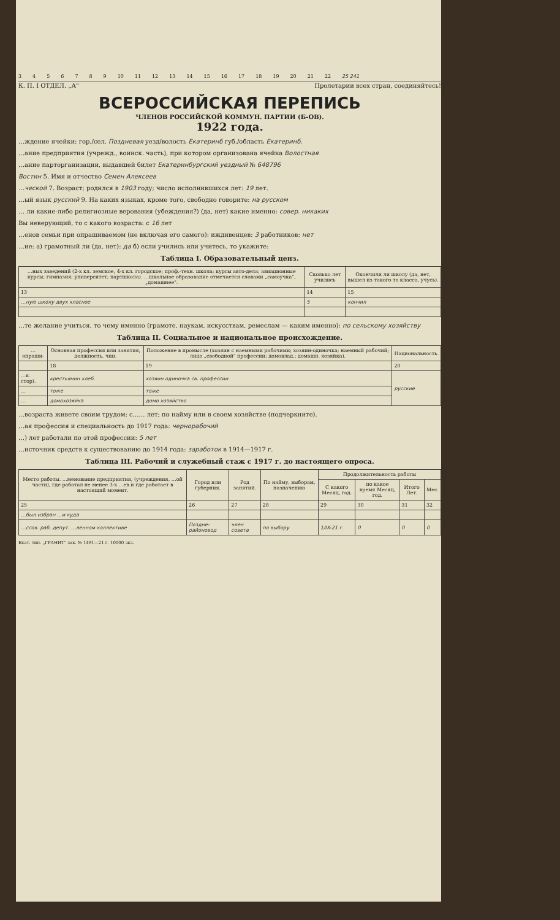3456789 10 11 12 13 14 15 16 17 18 19 20 21 22 25 241
К. П. I ОТДЕЛ. „А" Пролетарии всех стран, соединяйтесь!
ВСЕРОССИЙСКАЯ ПЕРЕПИСЬ
ЧЛЕНОВ РОССИЙСКОЙ КОММУН. ПАРТИИ (Б-ОВ).
1922 года.
…ждение ячейки: гор./сел. Поздневая уезд/волость Екатеринб губ./область Екатеринб.
…ание предприятия (учрежд., воинск. часть), при котором организована ячейка Волостная
…ание парторганизации, выдавшей билет Екатеринбургский уездный № 648796
Востин 5. Имя и отчество Семен Алексеев
…ческой 7. Возраст; родился в 1903 году; число исполнившихся лет: 19 лет.
…ый язык русский 9. На каких языках, кроме того, свободно говорите: на русском
… ли какие-либо религиозные верования (убеждения?) (да, нет) какие именно: совер. никаких
Вы неверующий, то с какого возраста: с 16 лет
…енов семьи при опрашиваемом (не включая его самого): иждивенцев: 3 работников: нет
…ие: а) грамотный ли (да, нет): да б) если учились или учитесь, то укажите:
Таблица I. Образовательный ценз.
| …ных заведений (2-х кл. земское, 4-х кл. городское; проф.-техн. школа; курсы авто-дела; авиационные курсы; гимназия; университет; партшкола). …школьное образование отмечается словами „самоучка", „домашнее". | Сколько лет учились | Окончили ли школу (да, нет, вышел из такого то класса, учусь). |
| --- | --- | --- |
| 13 | 14 | 15 |
| …ную школу двух класное | 5 | кончил |
…те желание учиться, то чему именно (грамоте, наукам, искусствам, ремеслам — каким именно): по сельскому хозяйству
Таблица II. Социальное и национальное происхождение.
| …опраши- | Основная профессия или занятия, должность, чин. | Положение в промысле (хозяин с наемными рабочими; хозяин-одиночка; наемный рабочий; лицо „свободной" профессии; домовлад.; домашн. хозяйка). | Национальность. |
| --- | --- | --- | --- |
| | 18 | 19 | 20 |
| …к. стор). | крестьянин хлеб. | хозяин одиночка св. профессии | русские |
| … | тоже | тоже | |
| … | домохозяйка | домо хозяйство | |
…возраста живете своим трудом: с…… лет; по найму или в своем хозяйстве (подчеркните).
…ая профессия и специальность до 1917 года: чернорабочий
…) лет работали по этой профессии: 5 лет
…источник средств к существованию до 1914 года: заработок в 1914—1917 г.
Таблица III. Рабочий и служебный стаж с 1917 г. до настоящего опроса.
| Место работы. …менование предприятия, (учреждения, …ой части), где работал не менее 3-х …ев и где работает в настоящий момент. | Город или губерния. | Род занятий. | По найму, выборам, назначению | Продолжительность работы | | | |
| --- | --- | --- | --- | --- | --- | --- | --- |
| | | | | С какого Месяц, год. | по какое время Месяц, год. | Итого Лет. | Мес. |
| 25 | 26 | 27 | 28 | 29 | 30 | 31 | 32 |
| …был избран …и куда | | | | | | | |
| …ссов. раб. депут. …ленном коллективе | Поздне-районовод | член совета | по выбору | 1/IX-21 г. | 0 | 0 | 0 |
Екат. тип. „ГРАНИТ" зак. № 1491—21 г. 10000 экз.